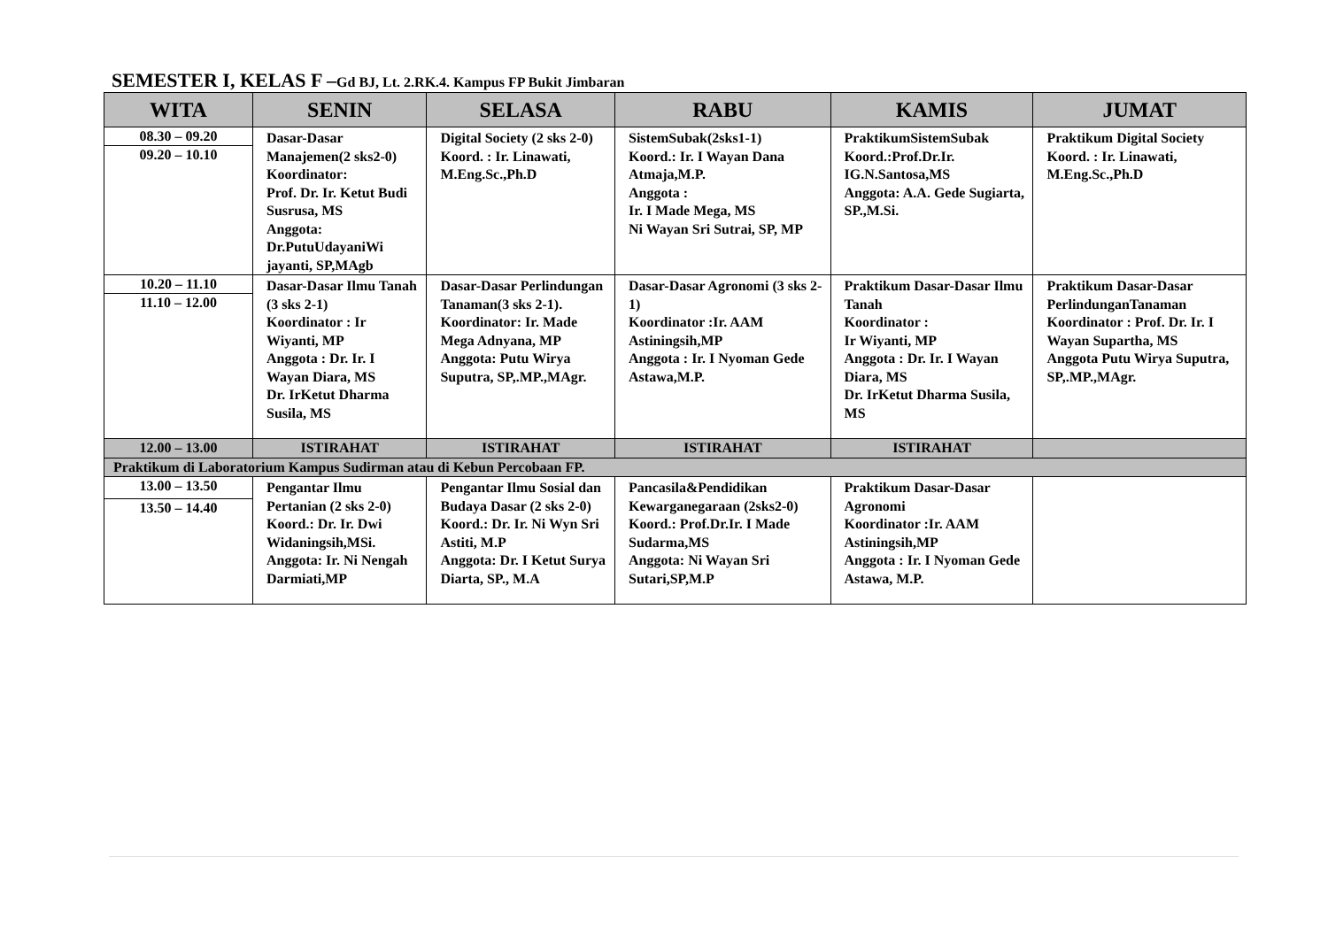SEMESTER I, KELAS F –Gd BJ, Lt. 2.RK.4. Kampus FP Bukit Jimbaran
| WITA | SENIN | SELASA | RABU | KAMIS | JUMAT |
| --- | --- | --- | --- | --- | --- |
| 08.30 – 09.20 09.20 – 10.10 | Dasar-Dasar Manajemen(2 sks2-0) Koordinator: Prof. Dr. Ir. Ketut Budi Susrusa, MS Anggota: Dr.PutuUdayaniWi jayanti, SP,MAgb | Digital Society (2 sks 2-0) Koord. : Ir. Linawati, M.Eng.Sc.,Ph.D | SistemSubak(2sks1-1) Koord.: Ir. I Wayan Dana Atmaja,M.P. Anggota : Ir. I Made Mega, MS Ni Wayan Sri Sutrai, SP, MP | PraktikumSistemSubak Koord.:Prof.Dr.Ir. IG.N.Santosa,MS Anggota: A.A. Gede Sugiarta, SP.,M.Si. | Praktikum Digital Society Koord. : Ir. Linawati, M.Eng.Sc.,Ph.D |
| 10.20 – 11.10 11.10 – 12.00 | Dasar-Dasar Ilmu Tanah (3 sks 2-1) Koordinator : Ir Wiyanti, MP Anggota : Dr. Ir. I Wayan Diara, MS Dr. IrKetut Dharma Susila, MS | Dasar-Dasar Perlindungan Tanaman(3 sks 2-1). Koordinator: Ir. Made Mega Adnyana, MP Anggota: Putu Wirya Suputra, SP,.MP.,MAgr. | Dasar-Dasar Agronomi (3 sks 2-1) Koordinator :Ir. AAM Astiningsih,MP Anggota : Ir. I Nyoman Gede Astawa,M.P. | Praktikum Dasar-Dasar Ilmu Tanah Koordinator : Ir Wiyanti, MP Anggota : Dr. Ir. I Wayan Diara, MS Dr. IrKetut Dharma Susila, MS | Praktikum Dasar-Dasar PerlindunganTanaman Koordinator : Prof. Dr. Ir. I Wayan Supartha, MS Anggota Putu Wirya Suputra, SP,.MP.,MAgr. |
| 12.00 – 13.00 | ISTIRAHAT | ISTIRAHAT | ISTIRAHAT | ISTIRAHAT | |
| Praktikum di Laboratorium Kampus Sudirman atau di Kebun Percobaan FP. | | | | | |
| 13.00 – 13.50 13.50 – 14.40 | Pengantar Ilmu Pertanian (2 sks 2-0) Koord.: Dr. Ir. Dwi Widaningsih,MSi. Anggota: Ir. Ni Nengah Darmiati,MP | Pengantar Ilmu Sosial dan Budaya Dasar (2 sks 2-0) Koord.: Dr. Ir. Ni Wyn Sri Astiti, M.P Anggota: Dr. I Ketut Surya Diarta, SP., M.A | Pancasila&Pendidikan Kewarganegaraan (2sks2-0) Koord.: Prof.Dr.Ir. I Made Sudarma,MS Anggota: Ni Wayan Sri Sutari,SP,M.P | Praktikum Dasar-Dasar Agronomi Koordinator :Ir. AAM Astiningsih,MP Anggota : Ir. I Nyoman Gede Astawa, M.P. | |